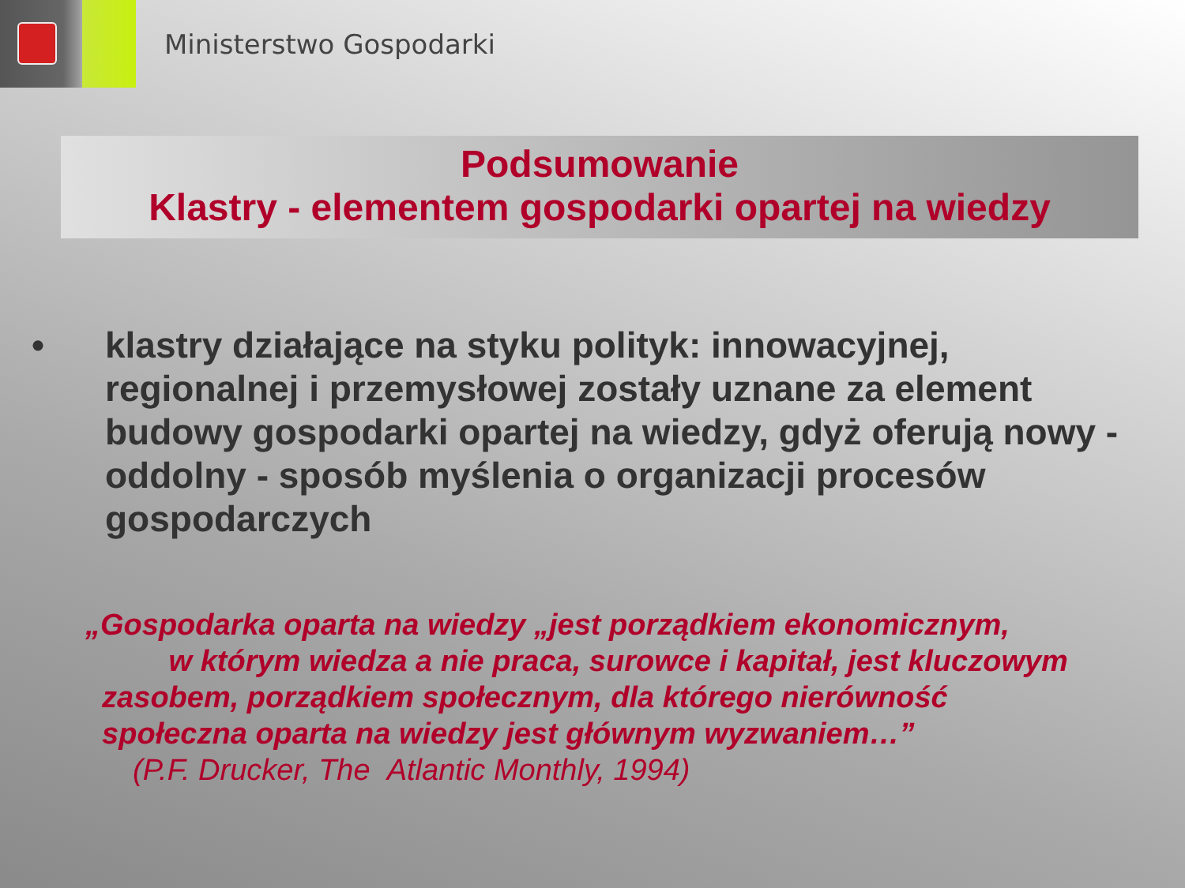Ministerstwo Gospodarki
Podsumowanie
Klastry - elementem gospodarki opartej na wiedzy
• klastry działające na styku polityk: innowacyjnej, regionalnej i przemysłowej zostały uznane za element budowy gospodarki opartej na wiedzy, gdyż oferują nowy - oddolny - sposób myślenia o organizacji procesów gospodarczych
„Gospodarka oparta na wiedzy „jest porządkiem ekonomicznym,
w którym wiedza a nie praca, surowce i kapitał, jest kluczowym
zasobem, porządkiem społecznym, dla którego nierówność
społeczna oparta na wiedzy jest głównym wyzwaniem…”
(P.F. Drucker, The Atlantic Monthly, 1994)